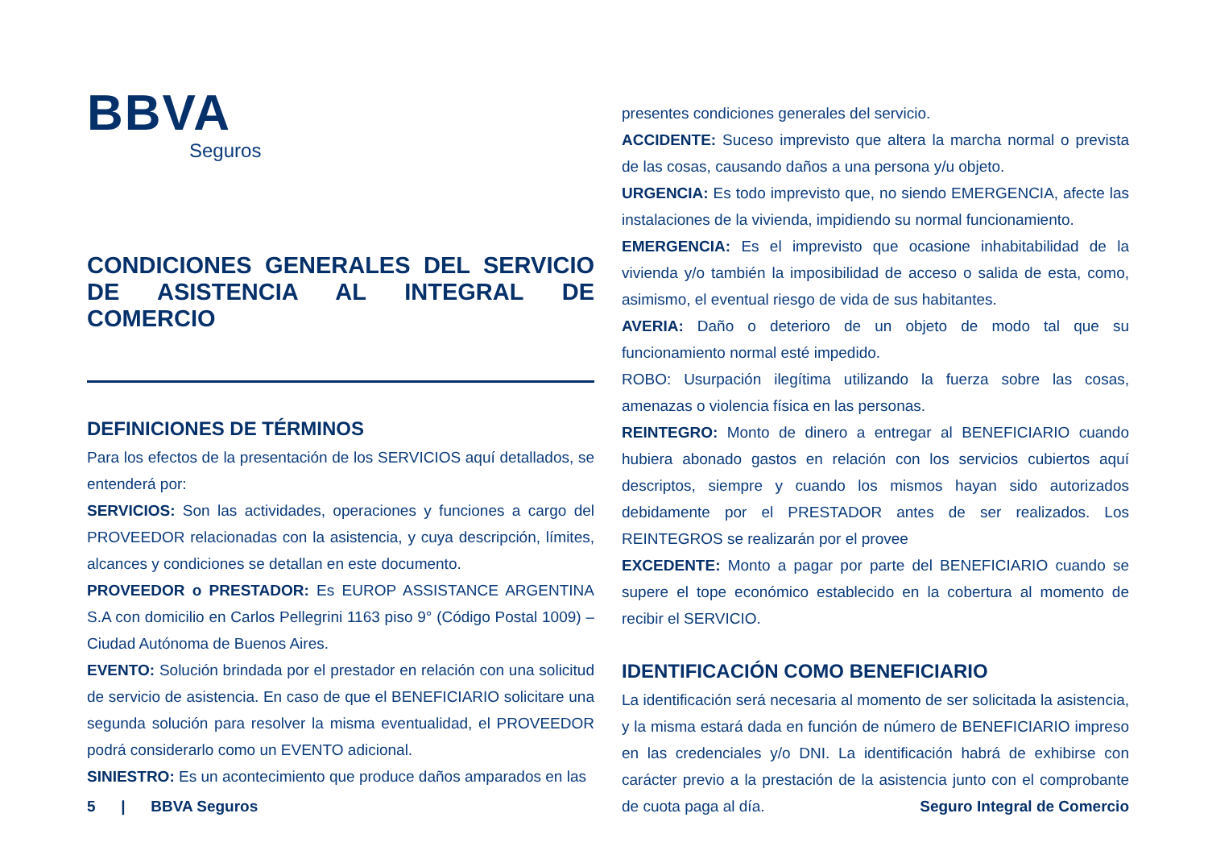BBVA
Seguros
CONDICIONES GENERALES DEL SERVICIO DE ASISTENCIA AL INTEGRAL DE COMERCIO
DEFINICIONES DE TÉRMINOS
Para los efectos de la presentación de los SERVICIOS aquí detallados, se entenderá por:
SERVICIOS: Son las actividades, operaciones y funciones a cargo del PROVEEDOR relacionadas con la asistencia, y cuya descripción, límites, alcances y condiciones se detallan en este documento.
PROVEEDOR o PRESTADOR: Es EUROP ASSISTANCE ARGENTINA S.A con domicilio en Carlos Pellegrini 1163 piso 9° (Código Postal 1009) – Ciudad Autónoma de Buenos Aires.
EVENTO: Solución brindada por el prestador en relación con una solicitud de servicio de asistencia. En caso de que el BENEFICIARIO solicitare una segunda solución para resolver la misma eventualidad, el PROVEEDOR podrá considerarlo como un EVENTO adicional.
SINIESTRO: Es un acontecimiento que produce daños amparados en las
presentes condiciones generales del servicio.
ACCIDENTE: Suceso imprevisto que altera la marcha normal o prevista de las cosas, causando daños a una persona y/u objeto.
URGENCIA: Es todo imprevisto que, no siendo EMERGENCIA, afecte las instalaciones de la vivienda, impidiendo su normal funcionamiento.
EMERGENCIA: Es el imprevisto que ocasione inhabitabilidad de la vivienda y/o también la imposibilidad de acceso o salida de esta, como, asimismo, el eventual riesgo de vida de sus habitantes.
AVERIA: Daño o deterioro de un objeto de modo tal que su funcionamiento normal esté impedido.
ROBO: Usurpación ilegítima utilizando la fuerza sobre las cosas, amenazas o violencia física en las personas.
REINTEGRO: Monto de dinero a entregar al BENEFICIARIO cuando hubiera abonado gastos en relación con los servicios cubiertos aquí descriptos, siempre y cuando los mismos hayan sido autorizados debidamente por el PRESTADOR antes de ser realizados. Los REINTEGROS se realizarán por el provee
EXCEDENTE: Monto a pagar por parte del BENEFICIARIO cuando se supere el tope económico establecido en la cobertura al momento de recibir el SERVICIO.
IDENTIFICACIÓN COMO BENEFICIARIO
La identificación será necesaria al momento de ser solicitada la asistencia, y la misma estará dada en función de número de BENEFICIARIO impreso en las credenciales y/o DNI. La identificación habrá de exhibirse con carácter previo a la prestación de la asistencia junto con el comprobante de cuota paga al día.
5 | BBVA Seguros Seguro Integral de Comercio